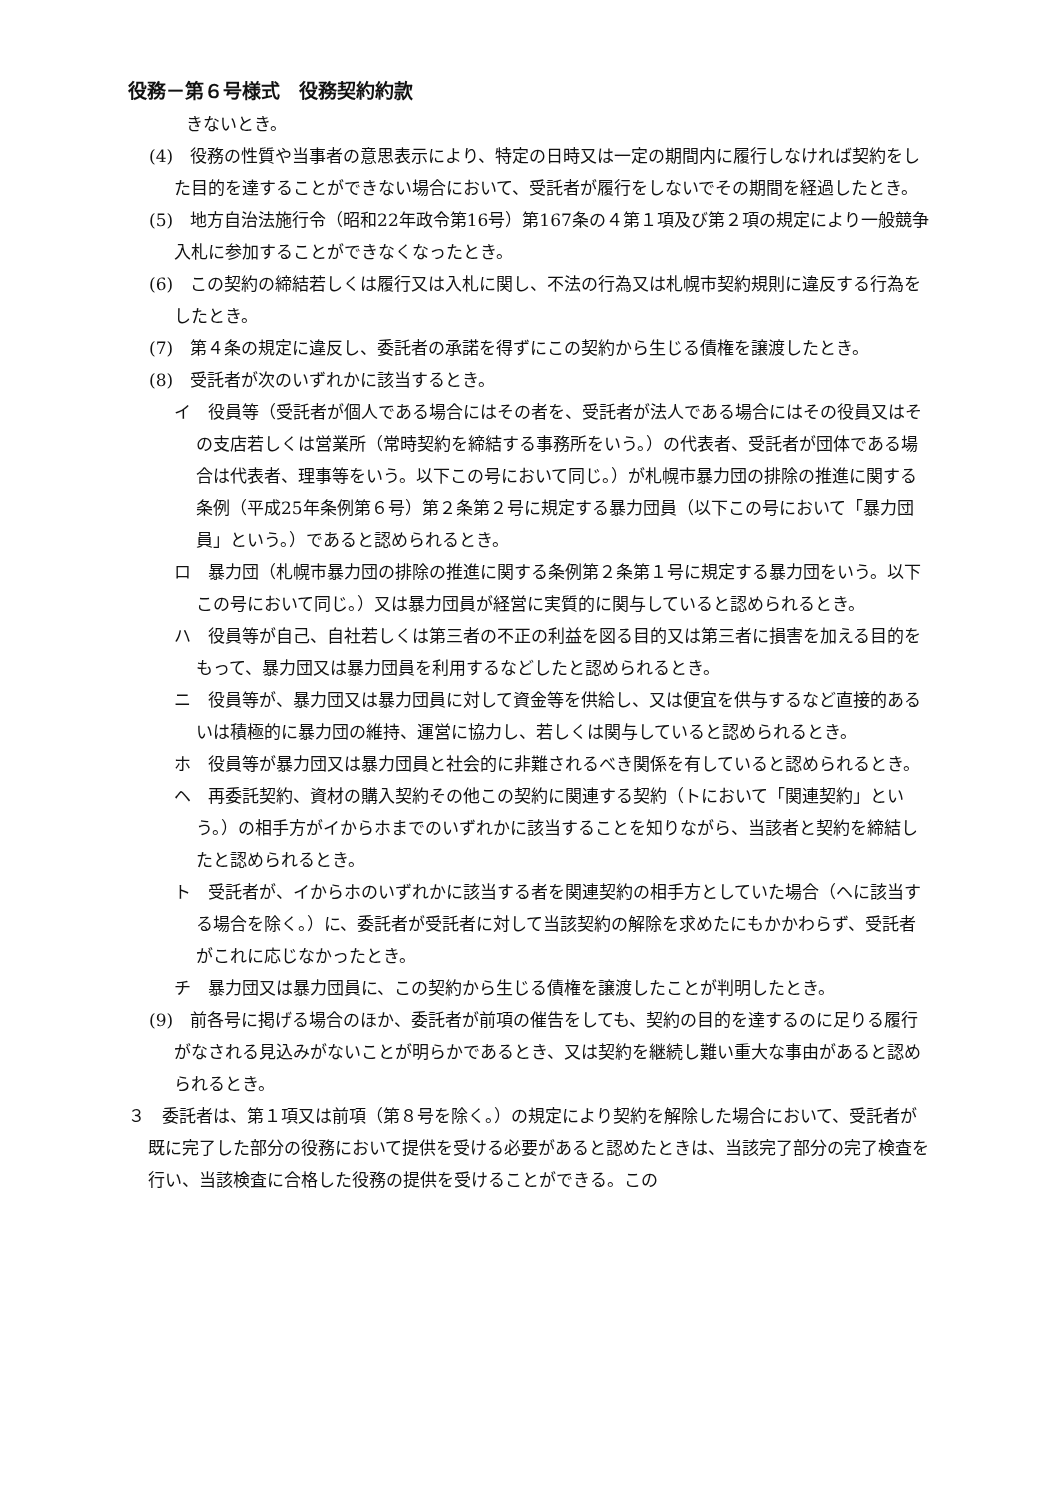役務－第６号様式　役務契約約款
きないとき。
(4)　役務の性質や当事者の意思表示により、特定の日時又は一定の期間内に履行しなければ契約をした目的を達することができない場合において、受託者が履行をしないでその期間を経過したとき。
(5)　地方自治法施行令（昭和22年政令第16号）第167条の４第１項及び第２項の規定により一般競争入札に参加することができなくなったとき。
(6)　この契約の締結若しくは履行又は入札に関し、不法の行為又は札幌市契約規則に違反する行為をしたとき。
(7)　第４条の規定に違反し、委託者の承諾を得ずにこの契約から生じる債権を譲渡したとき。
(8)　受託者が次のいずれかに該当するとき。
イ　役員等（受託者が個人である場合にはその者を、受託者が法人である場合にはその役員又はその支店若しくは営業所（常時契約を締結する事務所をいう。）の代表者、受託者が団体である場合は代表者、理事等をいう。以下この号において同じ。）が札幌市暴力団の排除の推進に関する条例（平成25年条例第６号）第２条第２号に規定する暴力団員（以下この号において「暴力団員」という。）であると認められるとき。
ロ　暴力団（札幌市暴力団の排除の推進に関する条例第２条第１号に規定する暴力団をいう。以下この号において同じ。）又は暴力団員が経営に実質的に関与していると認められるとき。
ハ　役員等が自己、自社若しくは第三者の不正の利益を図る目的又は第三者に損害を加える目的をもって、暴力団又は暴力団員を利用するなどしたと認められるとき。
ニ　役員等が、暴力団又は暴力団員に対して資金等を供給し、又は便宜を供与するなど直接的あるいは積極的に暴力団の維持、運営に協力し、若しくは関与していると認められるとき。
ホ　役員等が暴力団又は暴力団員と社会的に非難されるべき関係を有していると認められるとき。
ヘ　再委託契約、資材の購入契約その他この契約に関連する契約（トにおいて「関連契約」という。）の相手方がイからホまでのいずれかに該当することを知りながら、当該者と契約を締結したと認められるとき。
ト　受託者が、イからホのいずれかに該当する者を関連契約の相手方としていた場合（ヘに該当する場合を除く。）に、委託者が受託者に対して当該契約の解除を求めたにもかかわらず、受託者がこれに応じなかったとき。
チ　暴力団又は暴力団員に、この契約から生じる債権を譲渡したことが判明したとき。
(9)　前各号に掲げる場合のほか、委託者が前項の催告をしても、契約の目的を達するのに足りる履行がなされる見込みがないことが明らかであるとき、又は契約を継続し難い重大な事由があると認められるとき。
３　委託者は、第１項又は前項（第８号を除く。）の規定により契約を解除した場合において、受託者が既に完了した部分の役務において提供を受ける必要があると認めたときは、当該完了部分の完了検査を行い、当該検査に合格した役務の提供を受けることができる。この